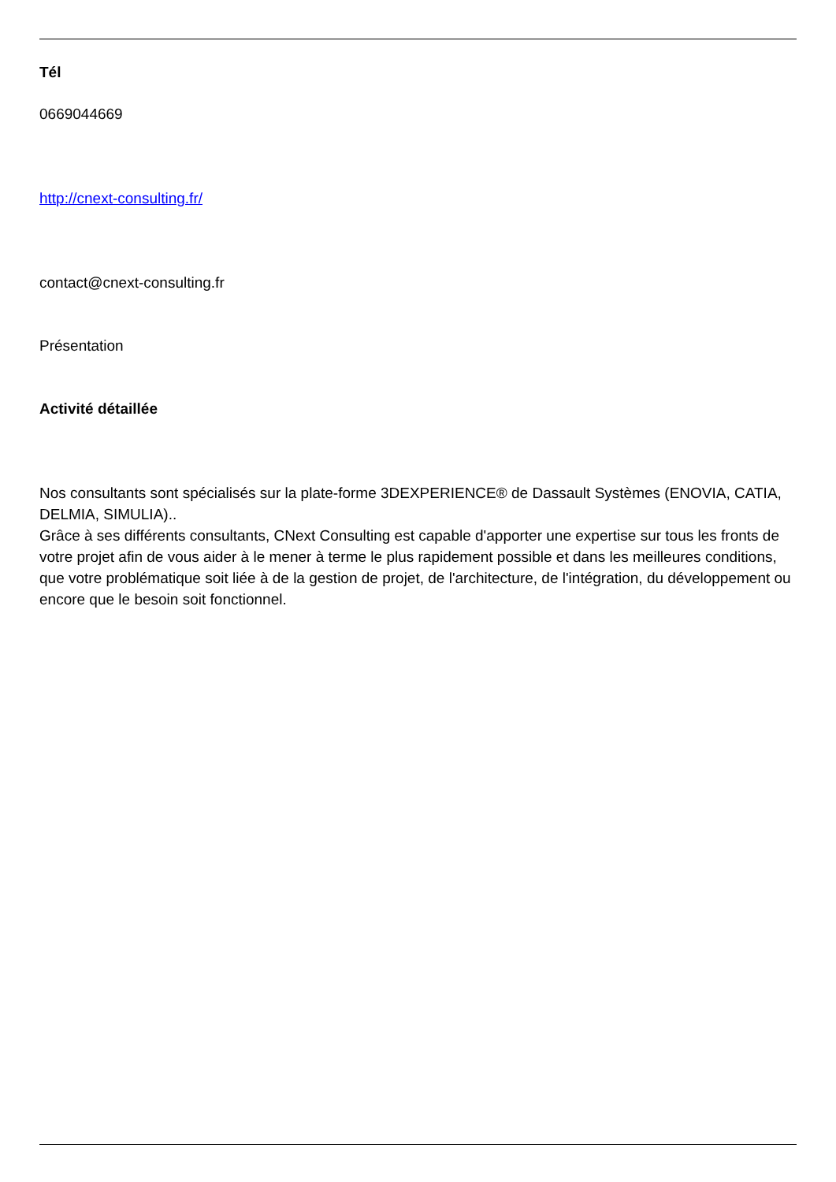Tél
0669044669
http://cnext-consulting.fr/
contact@cnext-consulting.fr
Présentation
Activité détaillée
Nos consultants sont spécialisés sur la plate-forme 3DEXPERIENCE® de Dassault Systèmes (ENOVIA, CATIA, DELMIA, SIMULIA)..
Grâce à ses différents consultants, CNext Consulting est capable d'apporter une expertise sur tous les fronts de votre projet afin de vous aider à le mener à terme le plus rapidement possible et dans les meilleures conditions, que votre problématique soit liée à de la gestion de projet, de l'architecture, de l'intégration, du développement ou encore que le besoin soit fonctionnel.